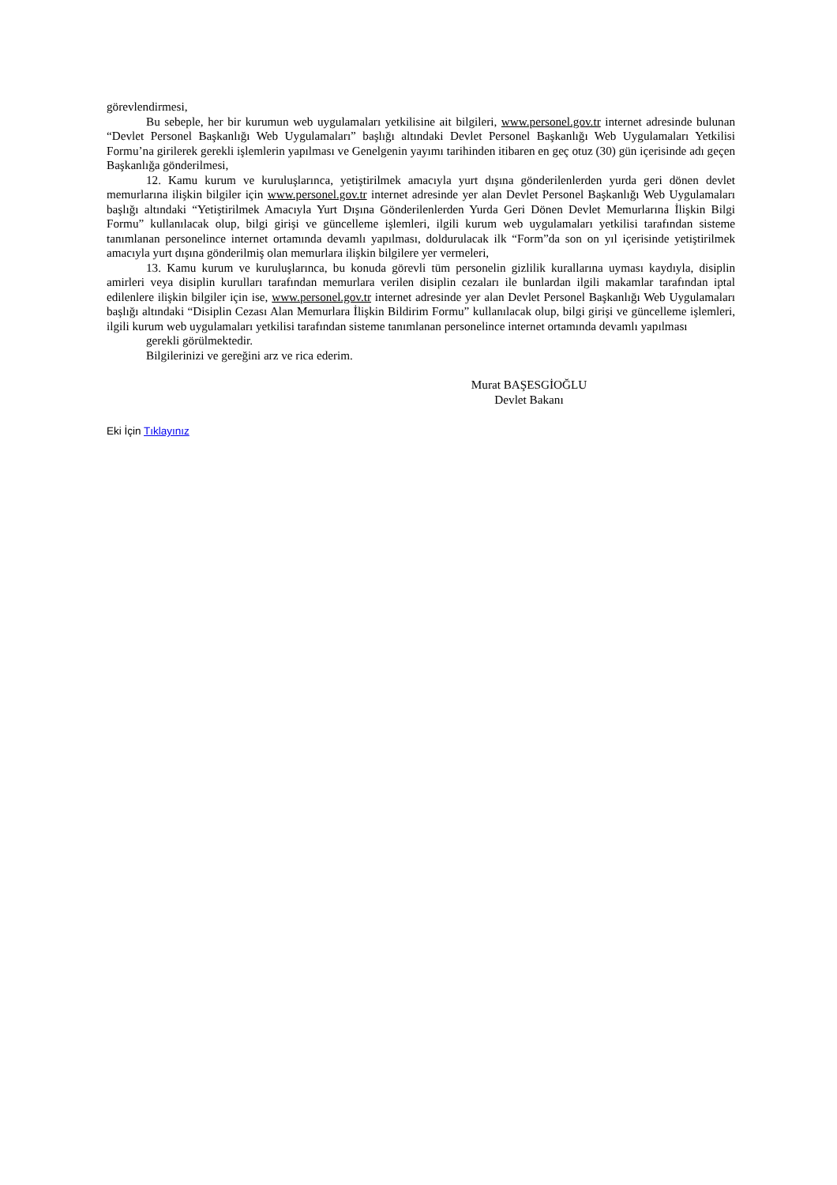görevlendirmesi,
Bu sebeple, her bir kurumun web uygulamaları yetkilisine ait bilgileri, www.personel.gov.tr internet adresinde bulunan “Devlet Personel Başkanlığı Web Uygulamaları” başlığı altındaki Devlet Personel Başkanlığı Web Uygulamaları Yetkilisi Formu’na girilerek gerekli işlemlerin yapılması ve Genelgenin yayımı tarihinden itibaren en geç otuz (30) gün içerisinde adı geçen Başkanlığa gönderilmesi,
12. Kamu kurum ve kuruluşlarınca, yetiştirilmek amacıyla yurt dışına gönderilenlerden yurda geri dönen devlet memurlarına ilişkin bilgiler için www.personel.gov.tr internet adresinde yer alan Devlet Personel Başkanlığı Web Uygulamaları başlığı altındaki “Yetiştirilmek Amacıyla Yurt Dışına Gönderilenlerden Yurda Geri Dönen Devlet Memurlarına İlişkin Bilgi Formu” kullanılacak olup, bilgi girişi ve güncelleme işlemleri, ilgili kurum web uygulamaları yetkilisi tarafından sisteme tanımlanan personelince internet ortamında devamlı yapılması, doldurulacak ilk “Form”da son on yıl içerisinde yetiştirilmek amacıyla yurt dışına gönderilmiş olan memurlara ilişkin bilgilere yer vermeleri,
13. Kamu kurum ve kuruluşlarınca, bu konuda görevli tüm personelin gizlilik kurallarına uyması kaydıyla, disiplin amirleri veya disiplin kurulları tarafından memurlara verilen disiplin cezaları ile bunlardan ilgili makamlar tarafından iptal edilenlere ilişkin bilgiler için ise, www.personel.gov.tr internet adresinde yer alan Devlet Personel Başkanlığı Web Uygulamaları başlığı altındaki “Disiplin Cezası Alan Memurlara İlişkin Bildirim Formu” kullanılacak olup, bilgi girişi ve güncelleme işlemleri, ilgili kurum web uygulamaları yetkilisi tarafından sisteme tanımlanan personelince internet ortamında devamlı yapılması
gerekli görülmektedir.
Bilgilerinizi ve gereğini arz ve rica ederim.
Murat BAŞESGİOĞLU
Devlet Bakanı
Eki İçin Tıklayınız